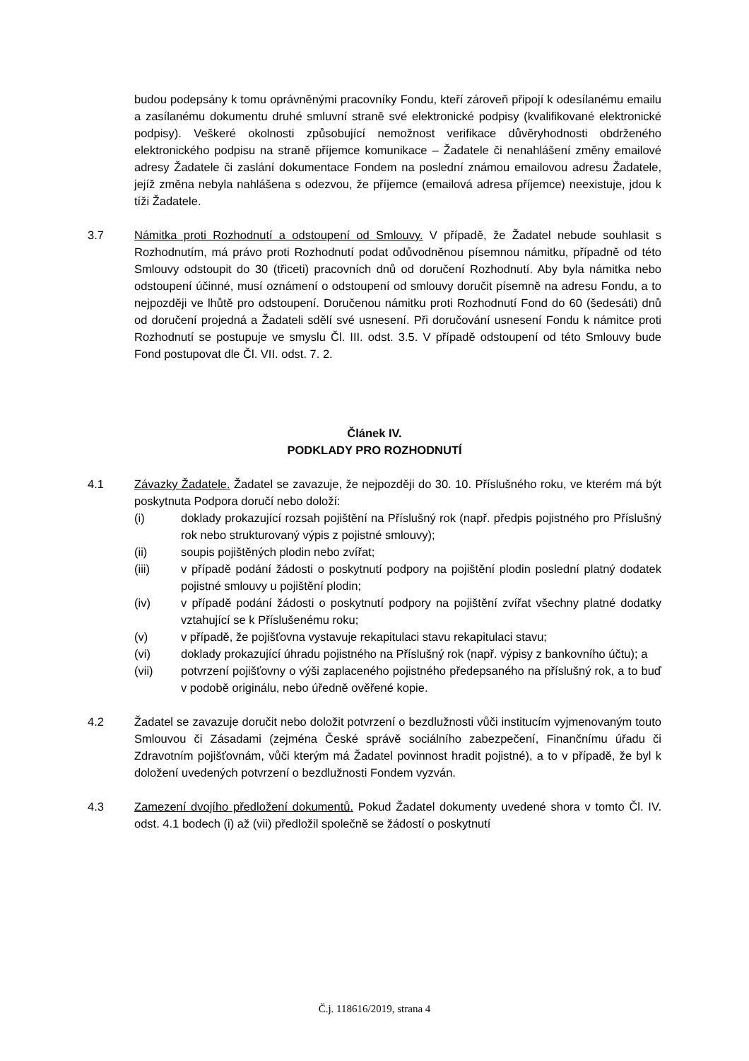budou podepsány k tomu oprávněnými pracovníky Fondu, kteří zároveň připojí k odesílanému emailu a zasílanému dokumentu druhé smluvní straně své elektronické podpisy (kvalifikované elektronické podpisy). Veškeré okolnosti způsobující nemožnost verifikace důvěryhodnosti obdrženého elektronického podpisu na straně příjemce komunikace – Žadatele či nenahlášení změny emailové adresy Žadatele či zaslání dokumentace Fondem na poslední známou emailovou adresu Žadatele, jejíž změna nebyla nahlášena s odezvou, že příjemce (emailová adresa příjemce) neexistuje, jdou k tíži Žadatele.
3.7 Námitka proti Rozhodnutí a odstoupení od Smlouvy. V případě, že Žadatel nebude souhlasit s Rozhodnutím, má právo proti Rozhodnutí podat odůvodněnou písemnou námitku, případně od této Smlouvy odstoupit do 30 (třiceti) pracovních dnů od doručení Rozhodnutí. Aby byla námitka nebo odstoupení účinné, musí oznámení o odstoupení od smlouvy doručit písemně na adresu Fondu, a to nejpozději ve lhůtě pro odstoupení. Doručenou námitku proti Rozhodnutí Fond do 60 (šedesáti) dnů od doručení projedná a Žadateli sdělí své usnesení. Při doručování usnesení Fondu k námitce proti Rozhodnutí se postupuje ve smyslu Čl. III. odst. 3.5. V případě odstoupení od této Smlouvy bude Fond postupovat dle Čl. VII. odst. 7. 2.
Článek IV.
PODKLADY PRO ROZHODNUTÍ
4.1 Závazky Žadatele. Žadatel se zavazuje, že nejpozději do 30. 10. Příslušného roku, ve kterém má být poskytnuta Podpora doručí nebo doloží:
(i) doklady prokazující rozsah pojištění na Příslušný rok (např. předpis pojistného pro Příslušný rok nebo strukturovaný výpis z pojistné smlouvy);
(ii) soupis pojištěných plodin nebo zvířat;
(iii) v případě podání žádosti o poskytnutí podpory na pojištění plodin poslední platný dodatek pojistné smlouvy u pojištění plodin;
(iv) v případě podání žádosti o poskytnutí podpory na pojištění zvířat všechny platné dodatky vztahující se k Příslušenému roku;
(v) v případě, že pojišťovna vystavuje rekapitulaci stavu rekapitulaci stavu;
(vi) doklady prokazující úhradu pojistného na Příslušný rok (např. výpisy z bankovního účtu); a
(vii) potvrzení pojišťovny o výši zaplaceného pojistného předepsaného na příslušný rok, a to buď v podobě originálu, nebo úředně ověřené kopie.
4.2 Žadatel se zavazuje doručit nebo doložit potvrzení o bezdlužnosti vůči institucím vyjmenovaným touto Smlouvou či Zásadami (zejména České správě sociálního zabezpečení, Finančnímu úřadu či Zdravotním pojišťovnám, vůči kterým má Žadatel povinnost hradit pojistné), a to v případě, že byl k doložení uvedených potvrzení o bezdlužnosti Fondem vyzván.
4.3 Zamezení dvojího předložení dokumentů. Pokud Žadatel dokumenty uvedené shora v tomto Čl. IV. odst. 4.1 bodech (i) až (vii) předložil společně se žádostí o poskytnutí
Č.j. 118616/2019, strana 4